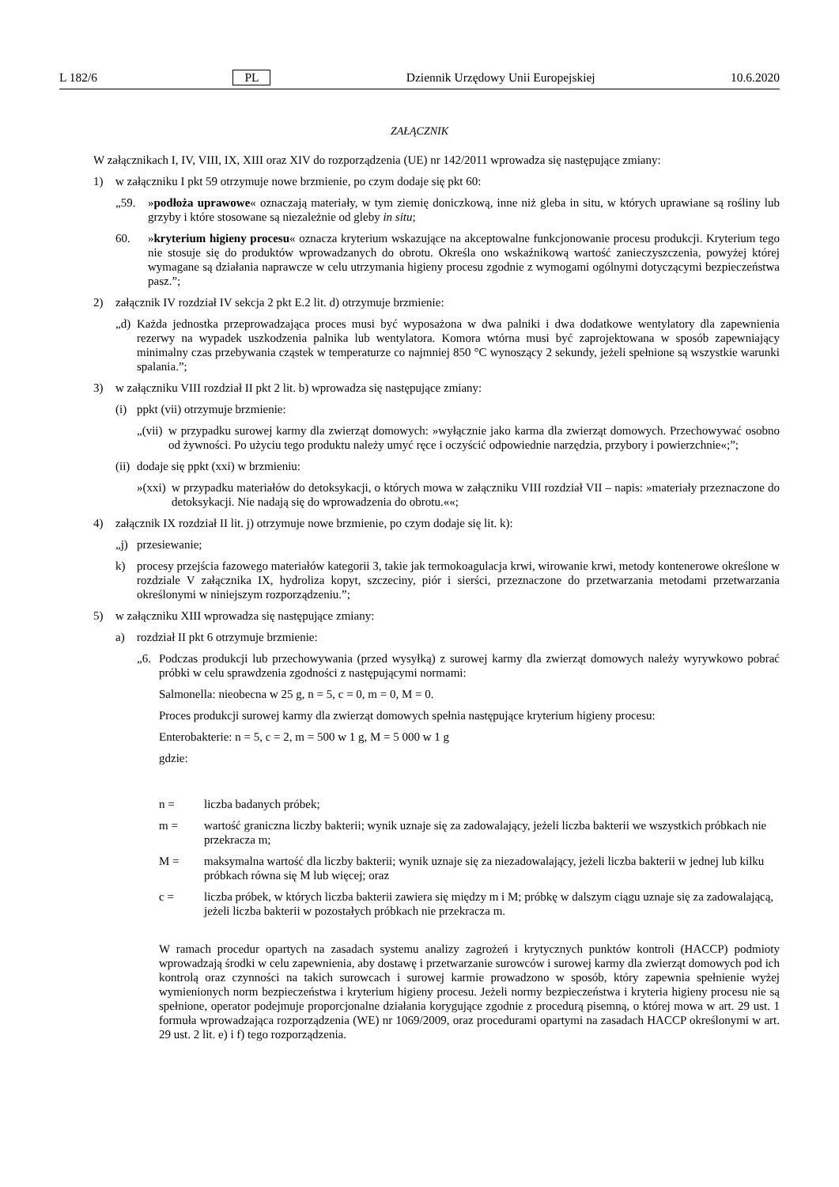L 182/6 PL Dziennik Urzędowy Unii Europejskiej 10.6.2020
ZAŁĄCZNIK
W załącznikach I, IV, VIII, IX, XIII oraz XIV do rozporządzenia (UE) nr 142/2011 wprowadza się następujące zmiany:
1) w załączniku I pkt 59 otrzymuje nowe brzmienie, po czym dodaje się pkt 60:
„59. »podłoża uprawowe« oznaczają materiały, w tym ziemię doniczkową, inne niż gleba in situ, w których uprawiane są rośliny lub grzyby i które stosowane są niezależnie od gleby in situ;
60. »kryterium higieny procesu« oznacza kryterium wskazujące na akceptowalne funkcjonowanie procesu produkcji. Kryterium tego nie stosuje się do produktów wprowadzanych do obrotu. Określa ono wskaźnikową wartość zanieczyszczenia, powyżej której wymagane są działania naprawcze w celu utrzymania higieny procesu zgodnie z wymogami ogólnymi dotyczącymi bezpieczeństwa pasz.”;
2) załącznik IV rozdział IV sekcja 2 pkt E.2 lit. d) otrzymuje brzmienie:
„d) Każda jednostka przeprowadzająca proces musi być wyposażona w dwa palniki i dwa dodatkowe wentylatory dla zapewnienia rezerwy na wypadek uszkodzenia palnika lub wentylatora. Komora wtórna musi być zaprojektowana w sposób zapewniający minimalny czas przebywania cząstek w temperaturze co najmniej 850 °C wynoszący 2 sekundy, jeżeli spełnione są wszystkie warunki spalania.”;
3) w załączniku VIII rozdział II pkt 2 lit. b) wprowadza się następujące zmiany:
(i) ppkt (vii) otrzymuje brzmienie:
„(vii) w przypadku surowej karmy dla zwierząt domowych: »wyłącznie jako karma dla zwierząt domowych. Przechowywać osobno od żywności. Po użyciu tego produktu należy umyć ręce i oczyścić odpowiednie narzędzia, przybory i powierzchnie«;”;
(ii) dodaje się ppkt (xxi) w brzmieniu:
»(xxi) w przypadku materiałów do detoksykacji, o których mowa w załączniku VIII rozdział VII – napis: »materiały przeznaczone do detoksykacji. Nie nadają się do wprowadzenia do obrotu.««;
4) załącznik IX rozdział II lit. j) otrzymuje nowe brzmienie, po czym dodaje się lit. k):
„j) przesiewanie;
k) procesy przejścia fazowego materiałów kategorii 3, takie jak termokoagulacja krwi, wirowanie krwi, metody kontenerowe określone w rozdziale V załącznika IX, hydroliza kopyt, szczeciny, piór i sierści, przeznaczone do przetwarzania metodami przetwarzania określonymi w niniejszym rozporządzeniu.”;
5) w załączniku XIII wprowadza się następujące zmiany:
a) rozdział II pkt 6 otrzymuje brzmienie:
„6. Podczas produkcji lub przechowywania (przed wysyłką) z surowej karmy dla zwierząt domowych należy wyrywkowo pobrać próbki w celu sprawdzenia zgodności z następującymi normami:
Salmonella: nieobecna w 25 g, n = 5, c = 0, m = 0, M = 0.
Proces produkcji surowej karmy dla zwierząt domowych spełnia następujące kryterium higieny procesu:
Enterobakterie: n = 5, c = 2, m = 500 w 1 g, M = 5 000 w 1 g
gdzie:
n = liczba badanych próbek;
m = wartość graniczna liczby bakterii; wynik uznaje się za zadowalający, jeżeli liczba bakterii we wszystkich próbkach nie przekracza m;
M = maksymalna wartość dla liczby bakterii; wynik uznaje się za niezadowalający, jeżeli liczba bakterii w jednej lub kilku próbkach równa się M lub więcej; oraz
c = liczba próbek, w których liczba bakterii zawiera się między m i M; próbkę w dalszym ciągu uznaje się za zadowalającą, jeżeli liczba bakterii w pozostałych próbkach nie przekracza m.
W ramach procedur opartych na zasadach systemu analizy zagrożeń i krytycznych punktów kontroli (HACCP) podmioty wprowadzają środki w celu zapewnienia, aby dostawę i przetwarzanie surowców i surowej karmy dla zwierząt domowych pod ich kontrolą oraz czynności na takich surowcach i surowej karmie prowadzono w sposób, który zapewnia spełnienie wyżej wymienionych norm bezpieczeństwa i kryterium higieny procesu. Jeżeli normy bezpieczeństwa i kryteria higieny procesu nie są spełnione, operator podejmuje proporcjonalne działania korygujące zgodnie z procedurą pisemną, o której mowa w art. 29 ust. 1 formuła wprowadzająca rozporządzenia (WE) nr 1069/2009, oraz procedurami opartymi na zasadach HACCP określonymi w art. 29 ust. 2 lit. e) i f) tego rozporządzenia.